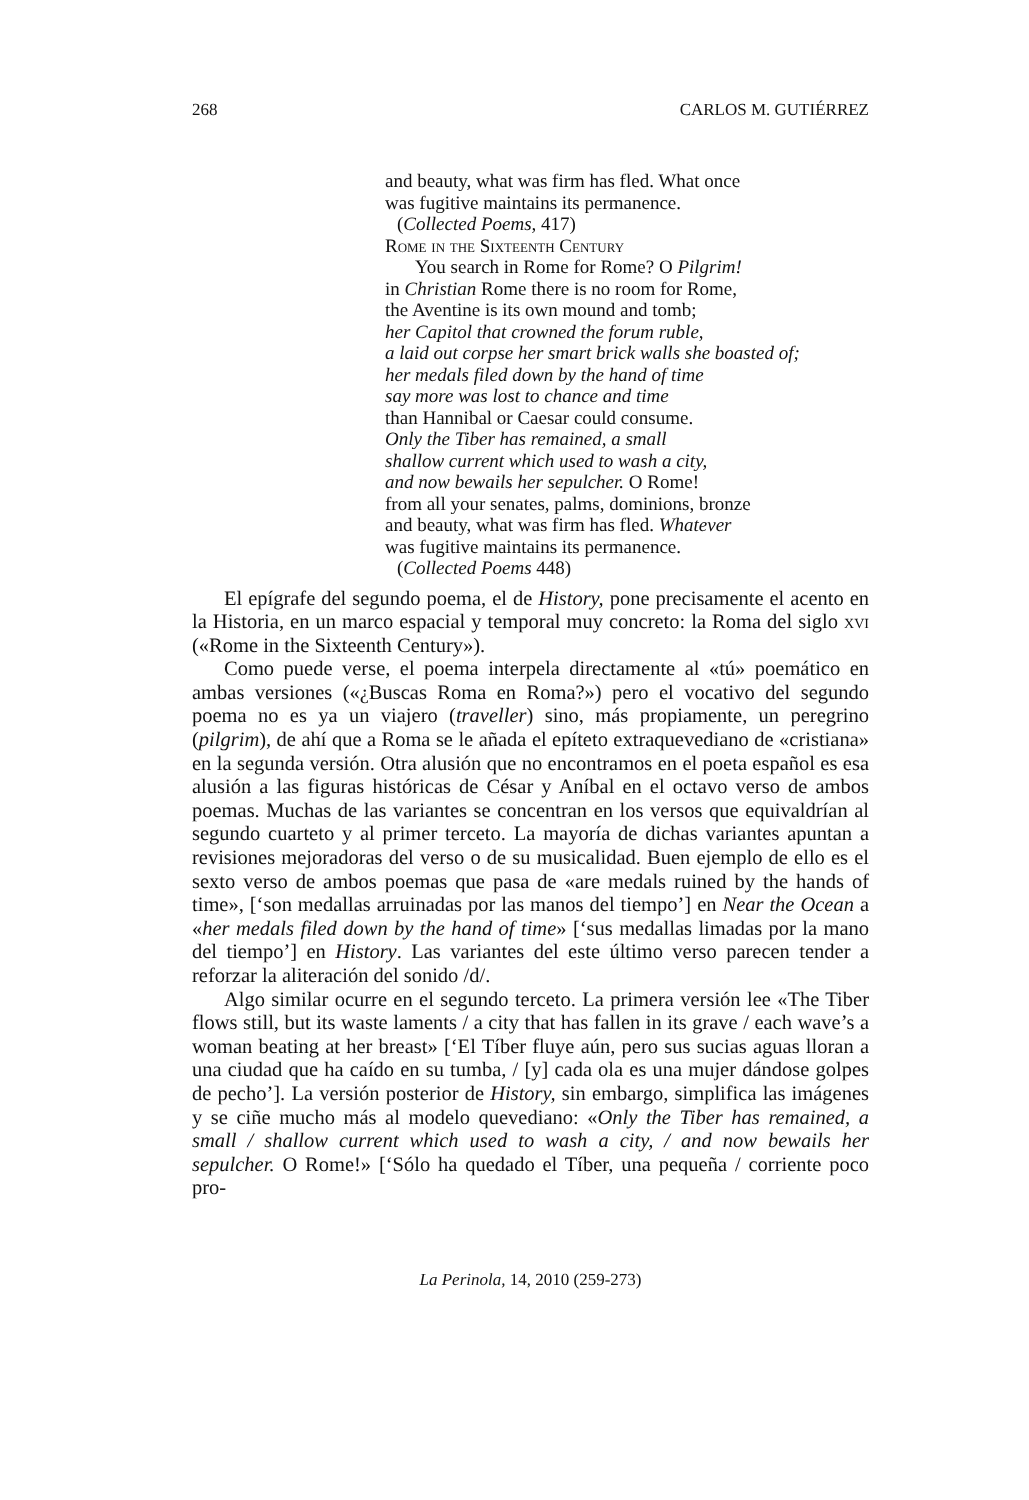268 CARLOS M. GUTIÉRREZ
and beauty, what was firm has fled. What once
was fugitive maintains its permanence.
(Collected Poems, 417)
Rome in the Sixteenth Century
You search in Rome for Rome? O Pilgrim!
in Christian Rome there is no room for Rome,
the Aventine is its own mound and tomb;
her Capitol that crowned the forum ruble,
a laid out corpse her smart brick walls she boasted of;
her medals filed down by the hand of time
say more was lost to chance and time
than Hannibal or Caesar could consume.
Only the Tiber has remained, a small
shallow current which used to wash a city,
and now bewails her sepulcher. O Rome!
from all your senates, palms, dominions, bronze
and beauty, what was firm has fled. Whatever
was fugitive maintains its permanence.
(Collected Poems 448)
El epígrafe del segundo poema, el de History, pone precisamente el acento en la Historia, en un marco espacial y temporal muy concreto: la Roma del siglo xvi («Rome in the Sixteenth Century»).
Como puede verse, el poema interpela directamente al «tú» poemático en ambas versiones («¿Buscas Roma en Roma?») pero el vocativo del segundo poema no es ya un viajero (traveller) sino, más propiamente, un peregrino (pilgrim), de ahí que a Roma se le añada el epíteto extraquevediano de «cristiana» en la segunda versión. Otra alusión que no encontramos en el poeta español es esa alusión a las figuras históricas de César y Aníbal en el octavo verso de ambos poemas. Muchas de las variantes se concentran en los versos que equivaldrían al segundo cuarteto y al primer terceto. La mayoría de dichas variantes apuntan a revisiones mejoradoras del verso o de su musicalidad. Buen ejemplo de ello es el sexto verso de ambos poemas que pasa de «are medals ruined by the hands of time», [‘son medallas arruinadas por las manos del tiempo’] en Near the Ocean a «her medals filed down by the hand of time» [‘sus medallas limadas por la mano del tiempo’] en History. Las variantes del este último verso parecen tender a reforzar la aliteración del sonido /d/.
Algo similar ocurre en el segundo terceto. La primera versión lee «The Tiber flows still, but its waste laments / a city that has fallen in its grave / each wave’s a woman beating at her breast» [‘El Tíber fluye aún, pero sus sucias aguas lloran a una ciudad que ha caído en su tumba, / [y] cada ola es una mujer dándose golpes de pecho’]. La versión posterior de History, sin embargo, simplifica las imágenes y se ciñe mucho más al modelo quevediano: «Only the Tiber has remained, a small / shallow current which used to wash a city, / and now bewails her sepulcher. O Rome!» [‘Sólo ha quedado el Tíber, una pequeña / corriente poco pro-
La Perinola, 14, 2010 (259-273)